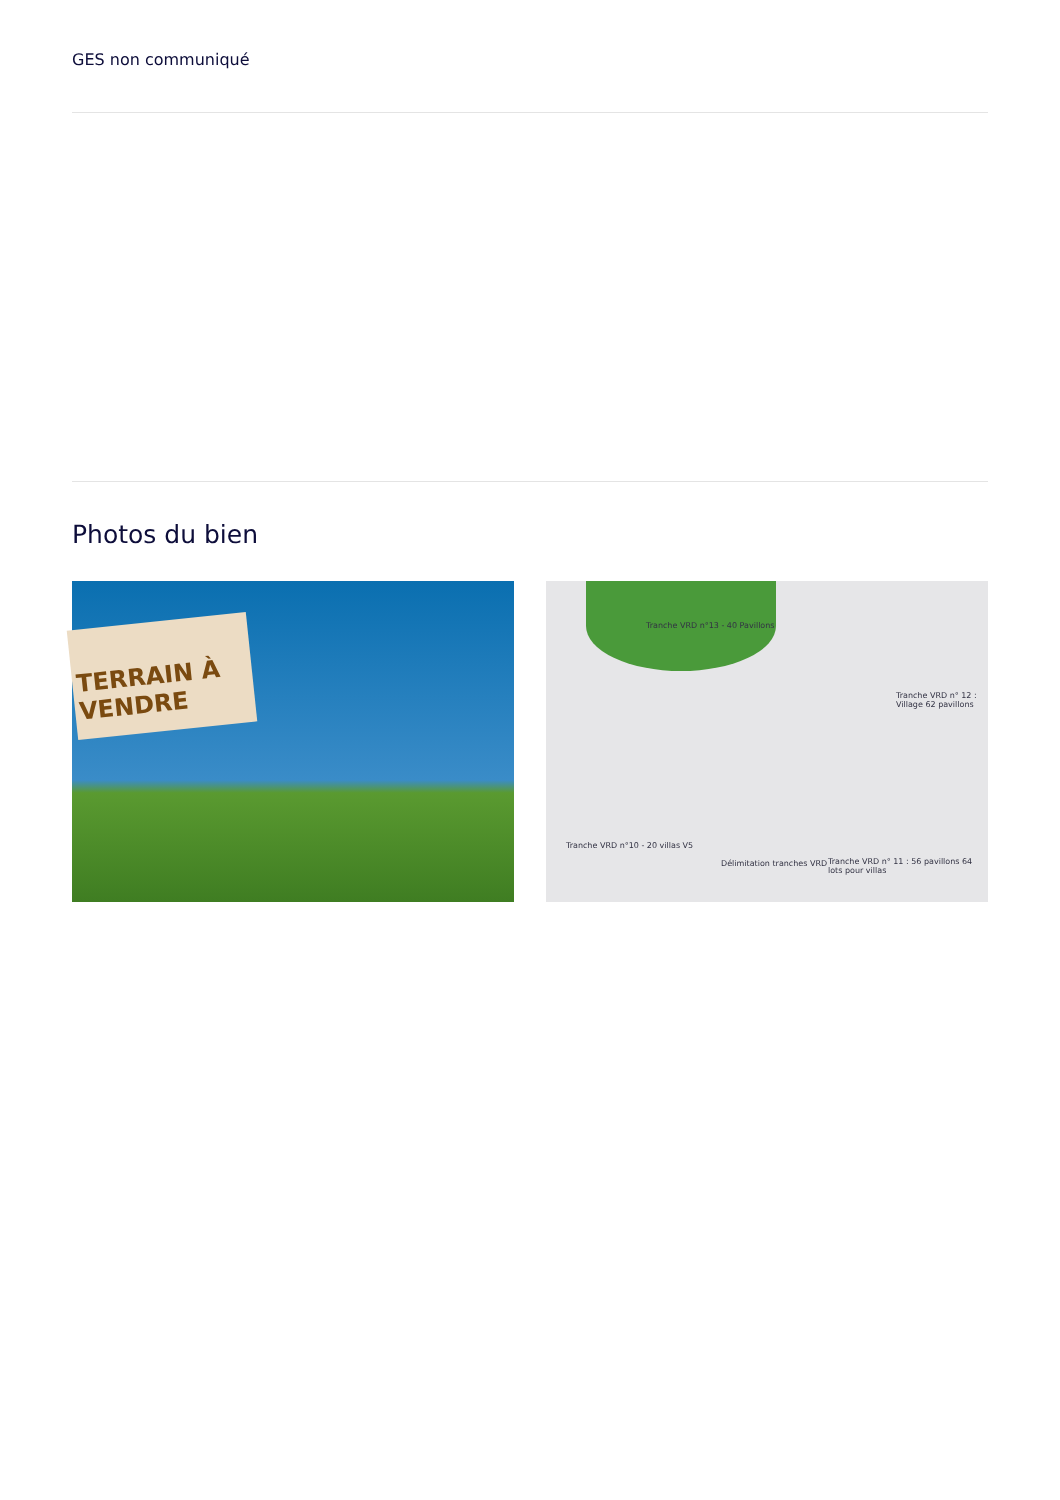GES non communiqué
Photos du bien
TERRAIN À VENDRE
Tranche VRD n°13 - 40 Pavillons
Tranche VRD n° 12 : Village 62 pavillons
Tranche VRD n°10 - 20 villas V5
Délimitation tranches VRD Tranche VRD n° 11 : 56 pavillons 64 lots pour villas